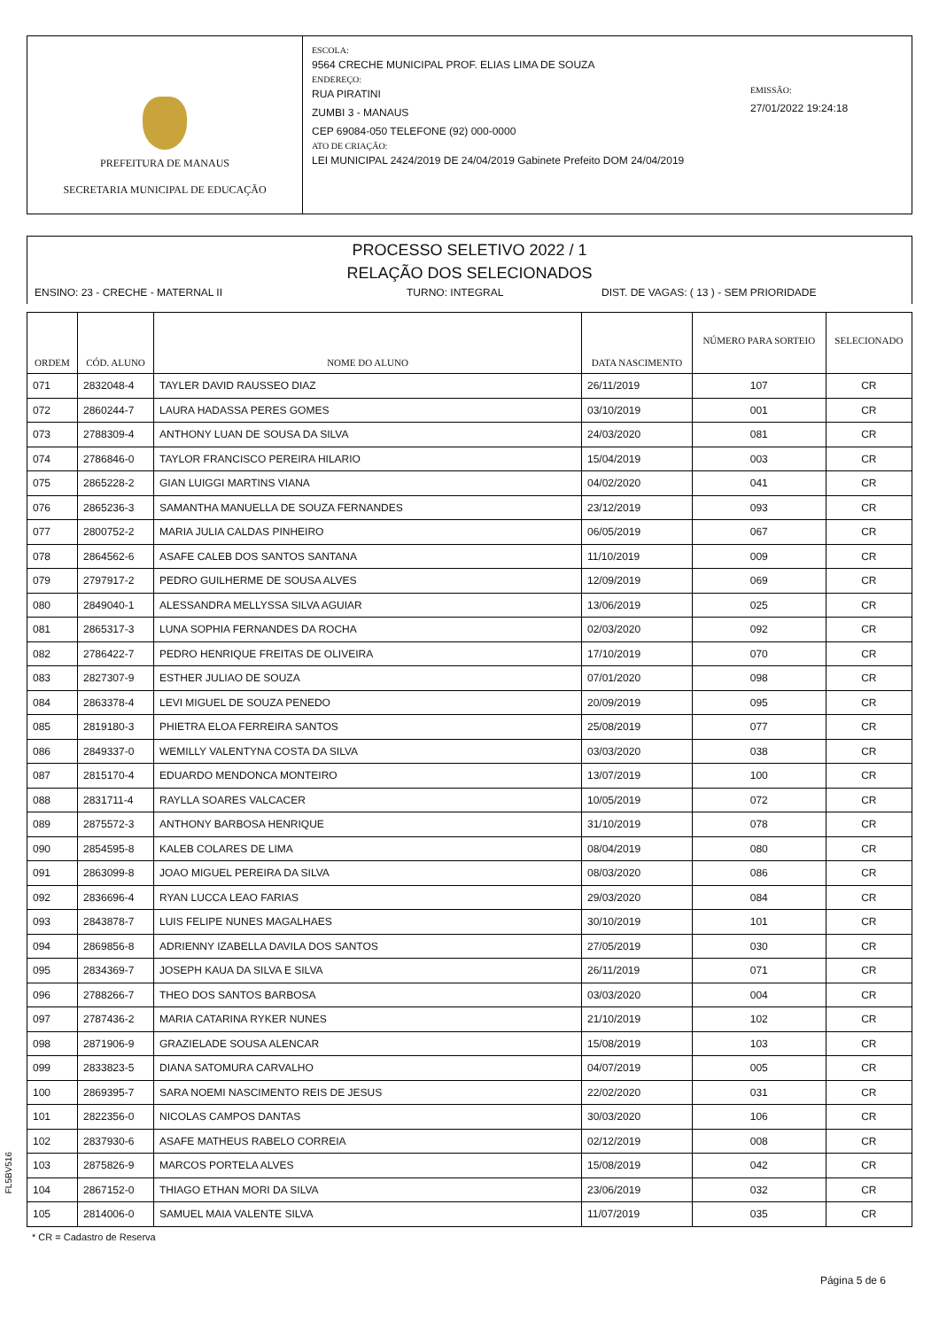PREFEITURA DE MANAUS
SECRETARIA MUNICIPAL DE EDUCAÇÃO
ESCOLA:
9564 CRECHE MUNICIPAL PROF. ELIAS LIMA DE SOUZA
ENDEREÇO:
RUA PIRATINI
ZUMBI 3 - MANAUS
CEP 69084-050 TELEFONE (92) 000-0000
ATO DE CRIAÇÃO:
LEI MUNICIPAL 2424/2019 DE 24/04/2019 Gabinete Prefeito DOM 24/04/2019
EMISSÃO:
27/01/2022 19:24:18
PROCESSO SELETIVO 2022 / 1
RELAÇÃO DOS SELECIONADOS
ENSINO: 23 - CRECHE - MATERNAL II TURNO: INTEGRAL DIST. DE VAGAS: ( 13 ) - SEM PRIORIDADE
| ORDEM | CÓD. ALUNO | NOME DO ALUNO | DATA NASCIMENTO | NÚMERO PARA SORTEIO | SELECIONADO |
| --- | --- | --- | --- | --- | --- |
| 071 | 2832048-4 | TAYLER DAVID RAUSSEO DIAZ | 26/11/2019 | 107 | CR |
| 072 | 2860244-7 | LAURA HADASSA PERES GOMES | 03/10/2019 | 001 | CR |
| 073 | 2788309-4 | ANTHONY LUAN DE SOUSA DA SILVA | 24/03/2020 | 081 | CR |
| 074 | 2786846-0 | TAYLOR FRANCISCO PEREIRA HILARIO | 15/04/2019 | 003 | CR |
| 075 | 2865228-2 | GIAN LUIGGI MARTINS VIANA | 04/02/2020 | 041 | CR |
| 076 | 2865236-3 | SAMANTHA MANUELLA DE SOUZA FERNANDES | 23/12/2019 | 093 | CR |
| 077 | 2800752-2 | MARIA JULIA CALDAS PINHEIRO | 06/05/2019 | 067 | CR |
| 078 | 2864562-6 | ASAFE CALEB DOS SANTOS SANTANA | 11/10/2019 | 009 | CR |
| 079 | 2797917-2 | PEDRO GUILHERME DE SOUSA ALVES | 12/09/2019 | 069 | CR |
| 080 | 2849040-1 | ALESSANDRA MELLYSSA SILVA AGUIAR | 13/06/2019 | 025 | CR |
| 081 | 2865317-3 | LUNA SOPHIA FERNANDES DA ROCHA | 02/03/2020 | 092 | CR |
| 082 | 2786422-7 | PEDRO HENRIQUE FREITAS DE OLIVEIRA | 17/10/2019 | 070 | CR |
| 083 | 2827307-9 | ESTHER JULIAO DE SOUZA | 07/01/2020 | 098 | CR |
| 084 | 2863378-4 | LEVI MIGUEL DE SOUZA PENEDO | 20/09/2019 | 095 | CR |
| 085 | 2819180-3 | PHIETRA ELOA FERREIRA SANTOS | 25/08/2019 | 077 | CR |
| 086 | 2849337-0 | WEMILLY VALENTYNA COSTA DA SILVA | 03/03/2020 | 038 | CR |
| 087 | 2815170-4 | EDUARDO MENDONCA MONTEIRO | 13/07/2019 | 100 | CR |
| 088 | 2831711-4 | RAYLLA SOARES VALCACER | 10/05/2019 | 072 | CR |
| 089 | 2875572-3 | ANTHONY BARBOSA HENRIQUE | 31/10/2019 | 078 | CR |
| 090 | 2854595-8 | KALEB COLARES DE LIMA | 08/04/2019 | 080 | CR |
| 091 | 2863099-8 | JOAO MIGUEL PEREIRA DA SILVA | 08/03/2020 | 086 | CR |
| 092 | 2836696-4 | RYAN LUCCA LEAO FARIAS | 29/03/2020 | 084 | CR |
| 093 | 2843878-7 | LUIS FELIPE NUNES MAGALHAES | 30/10/2019 | 101 | CR |
| 094 | 2869856-8 | ADRIENNY IZABELLA DAVILA DOS SANTOS | 27/05/2019 | 030 | CR |
| 095 | 2834369-7 | JOSEPH KAUA DA SILVA E SILVA | 26/11/2019 | 071 | CR |
| 096 | 2788266-7 | THEO DOS SANTOS BARBOSA | 03/03/2020 | 004 | CR |
| 097 | 2787436-2 | MARIA CATARINA RYKER NUNES | 21/10/2019 | 102 | CR |
| 098 | 2871906-9 | GRAZIELADE SOUSA ALENCAR | 15/08/2019 | 103 | CR |
| 099 | 2833823-5 | DIANA SATOMURA CARVALHO | 04/07/2019 | 005 | CR |
| 100 | 2869395-7 | SARA NOEMI NASCIMENTO REIS DE JESUS | 22/02/2020 | 031 | CR |
| 101 | 2822356-0 | NICOLAS CAMPOS DANTAS | 30/03/2020 | 106 | CR |
| 102 | 2837930-6 | ASAFE MATHEUS RABELO CORREIA | 02/12/2019 | 008 | CR |
| 103 | 2875826-9 | MARCOS PORTELA ALVES | 15/08/2019 | 042 | CR |
| 104 | 2867152-0 | THIAGO ETHAN MORI DA SILVA | 23/06/2019 | 032 | CR |
| 105 | 2814006-0 | SAMUEL MAIA VALENTE SILVA | 11/07/2019 | 035 | CR |
FL5BV516
* CR = Cadastro de Reserva
Página 5 de 6